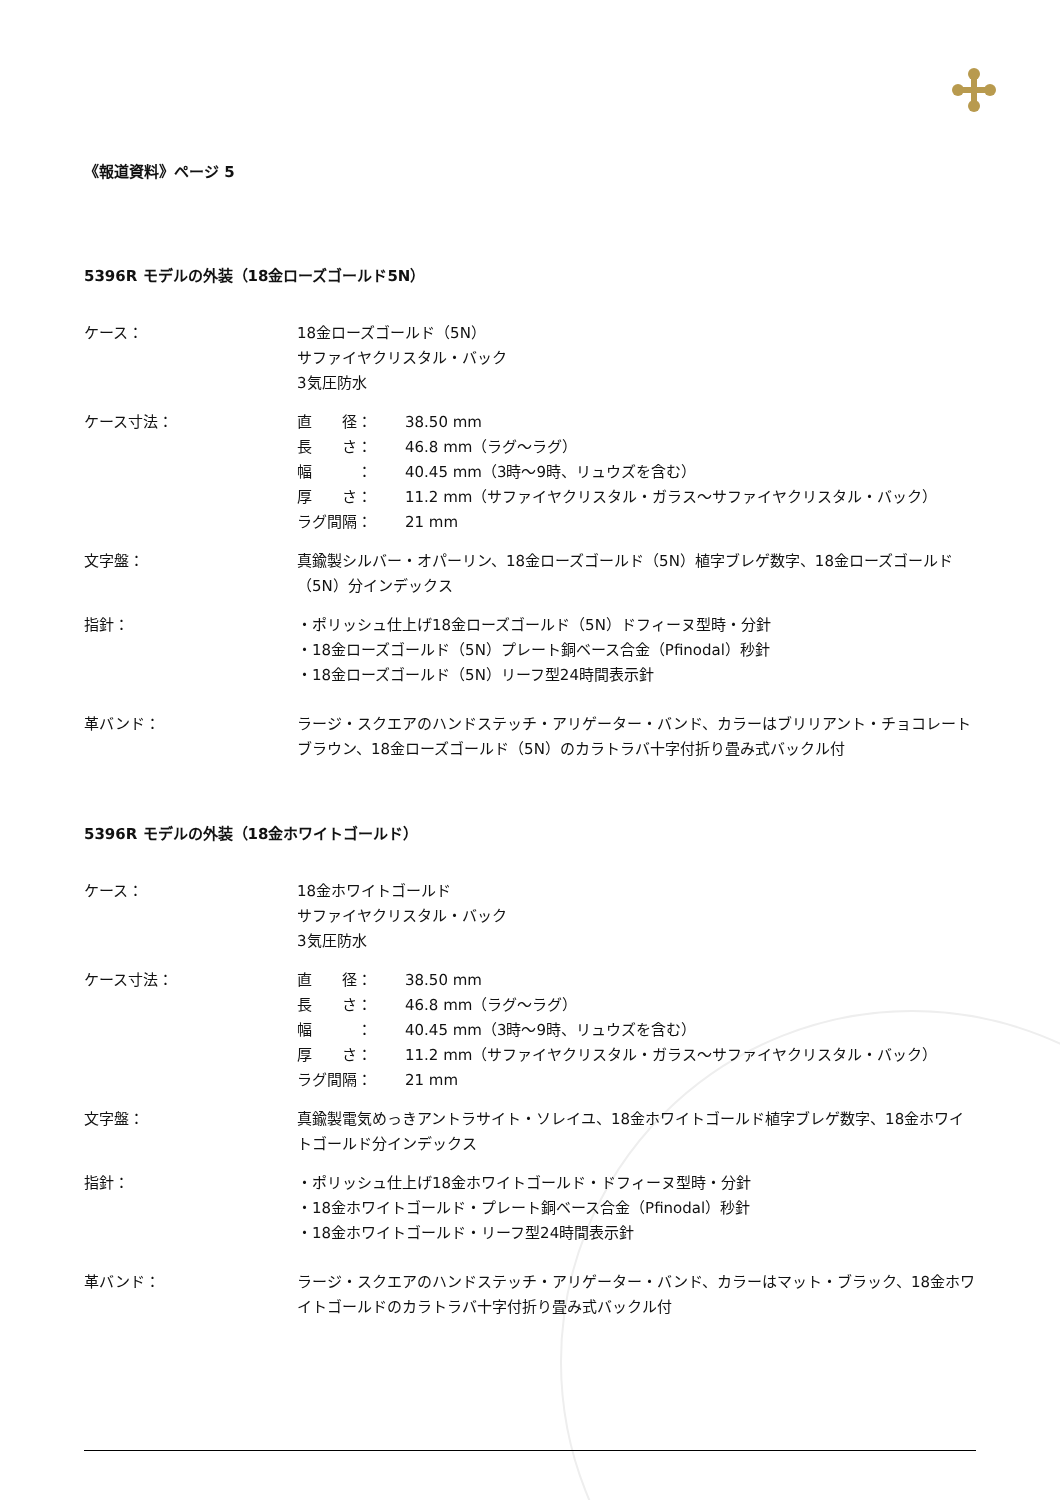《報道資料》ページ 5
5396R モデルの外装（18金ローズゴールド5N）
ケース： 18金ローズゴールド（5N）
サファイヤクリスタル・バック
3気圧防水
ケース寸法： 直　　径： 38.50 mm
長　　さ： 46.8 mm（ラグ～ラグ）
幅　　　： 40.45 mm（3時～9時、リュウズを含む）
厚　　さ： 11.2 mm（サファイヤクリスタル・ガラス～サファイヤクリスタル・バック）
ラグ間隔： 21 mm
文字盤： 真鍮製シルバー・オパーリン、18金ローズゴールド（5N）植字ブレゲ数字、18金ローズゴールド（5N）分インデックス
指針： ・ポリッシュ仕上げ18金ローズゴールド（5N）ドフィーヌ型時・分針
・18金ローズゴールド（5N）プレート銅ベース合金（Pfinodal）秒針
・18金ローズゴールド（5N）リーフ型24時間表示針
革バンド： ラージ・スクエアのハンドステッチ・アリゲーター・バンド、カラーはブリリアント・チョコレートブラウン、18金ローズゴールド（5N）のカラトラバ十字付折り畳み式バックル付
5396R モデルの外装（18金ホワイトゴールド）
ケース： 18金ホワイトゴールド
サファイヤクリスタル・バック
3気圧防水
ケース寸法： 直　　径： 38.50 mm
長　　さ： 46.8 mm（ラグ～ラグ）
幅　　　： 40.45 mm（3時～9時、リュウズを含む）
厚　　さ： 11.2 mm（サファイヤクリスタル・ガラス～サファイヤクリスタル・バック）
ラグ間隔： 21 mm
文字盤： 真鍮製電気めっきアントラサイト・ソレイユ、18金ホワイトゴールド植字ブレゲ数字、18金ホワイトゴールド分インデックス
指針： ・ポリッシュ仕上げ18金ホワイトゴールド・ドフィーヌ型時・分針
・18金ホワイトゴールド・プレート銅ベース合金（Pfinodal）秒針
・18金ホワイトゴールド・リーフ型24時間表示針
革バンド： ラージ・スクエアのハンドステッチ・アリゲーター・バンド、カラーはマット・ブラック、18金ホワイトゴールドのカラトラバ十字付折り畳み式バックル付